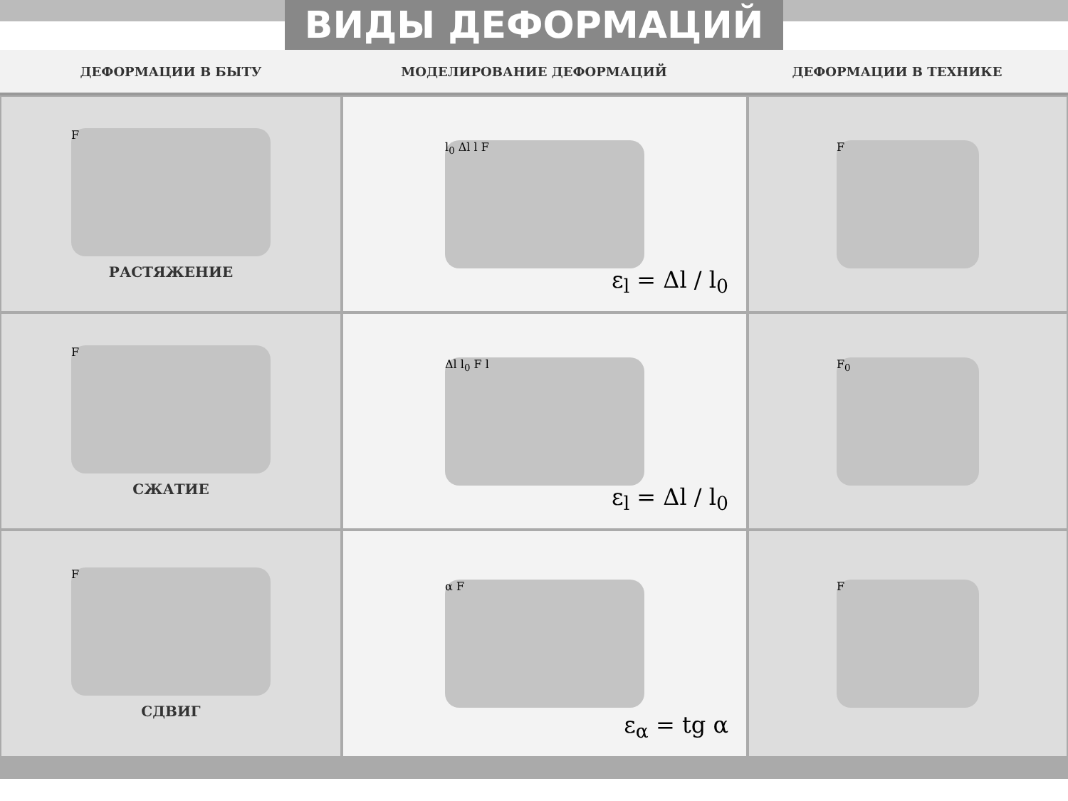ВИДЫ ДЕФОРМАЦИЙ
ДЕФОРМАЦИИ В БЫТУ
МОДЕЛИРОВАНИЕ ДЕФОРМАЦИЙ
ДЕФОРМАЦИИ В ТЕХНИКЕ
F
РАСТЯЖЕНИЕ
l<sub>0</sub> Δl l F
ε<sub>l</sub> = Δl / l<sub>0</sub>
F
F
СЖАТИЕ
Δl l<sub>0</sub> F l
ε<sub>l</sub> = Δl / l<sub>0</sub>
F<sub>0</sub>
F
СДВИГ
α F
ε<sub>α</sub> = tg α
F